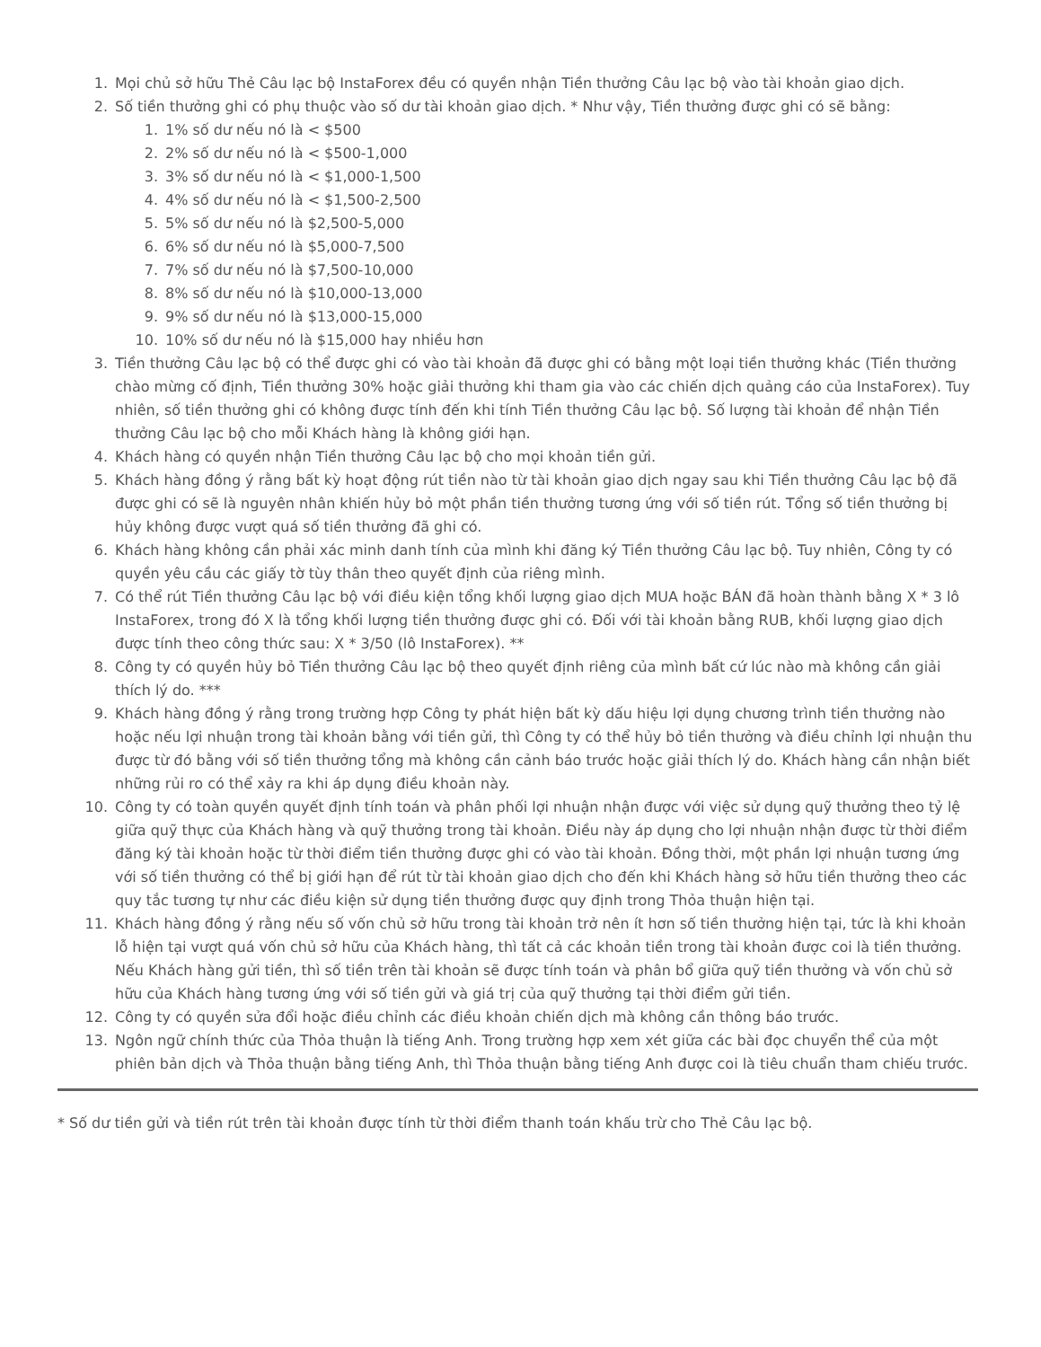1. Mọi chủ sở hữu Thẻ Câu lạc bộ InstaForex đều có quyền nhận Tiền thưởng Câu lạc bộ vào tài khoản giao dịch.
2. Số tiền thưởng ghi có phụ thuộc vào số dư tài khoản giao dịch. * Như vậy, Tiền thưởng được ghi có sẽ bằng:
1. 1% số dư nếu nó là < $500
2. 2% số dư nếu nó là < $500-1,000
3. 3% số dư nếu nó là < $1,000-1,500
4. 4% số dư nếu nó là < $1,500-2,500
5. 5% số dư nếu nó là $2,500-5,000
6. 6% số dư nếu nó là $5,000-7,500
7. 7% số dư nếu nó là $7,500-10,000
8. 8% số dư nếu nó là $10,000-13,000
9. 9% số dư nếu nó là $13,000-15,000
10. 10% số dư nếu nó là $15,000 hay nhiều hơn
3. Tiền thưởng Câu lạc bộ có thể được ghi có vào tài khoản đã được ghi có bằng một loại tiền thưởng khác (Tiền thưởng chào mừng cố định, Tiền thưởng 30% hoặc giải thưởng khi tham gia vào các chiến dịch quảng cáo của InstaForex). Tuy nhiên, số tiền thưởng ghi có không được tính đến khi tính Tiền thưởng Câu lạc bộ. Số lượng tài khoản để nhận Tiền thưởng Câu lạc bộ cho mỗi Khách hàng là không giới hạn.
4. Khách hàng có quyền nhận Tiền thưởng Câu lạc bộ cho mọi khoản tiền gửi.
5. Khách hàng đồng ý rằng bất kỳ hoạt động rút tiền nào từ tài khoản giao dịch ngay sau khi Tiền thưởng Câu lạc bộ đã được ghi có sẽ là nguyên nhân khiến hủy bỏ một phần tiền thưởng tương ứng với số tiền rút. Tổng số tiền thưởng bị hủy không được vượt quá số tiền thưởng đã ghi có.
6. Khách hàng không cần phải xác minh danh tính của mình khi đăng ký Tiền thưởng Câu lạc bộ. Tuy nhiên, Công ty có quyền yêu cầu các giấy tờ tùy thân theo quyết định của riêng mình.
7. Có thể rút Tiền thưởng Câu lạc bộ với điều kiện tổng khối lượng giao dịch MUA hoặc BÁN đã hoàn thành bằng X * 3 lô InstaForex, trong đó X là tổng khối lượng tiền thưởng được ghi có. Đối với tài khoản bằng RUB, khối lượng giao dịch được tính theo công thức sau: X * 3/50 (lô InstaForex). **
8. Công ty có quyền hủy bỏ Tiền thưởng Câu lạc bộ theo quyết định riêng của mình bất cứ lúc nào mà không cần giải thích lý do. ***
9. Khách hàng đồng ý rằng trong trường hợp Công ty phát hiện bất kỳ dấu hiệu lợi dụng chương trình tiền thưởng nào hoặc nếu lợi nhuận trong tài khoản bằng với tiền gửi, thì Công ty có thể hủy bỏ tiền thưởng và điều chỉnh lợi nhuận thu được từ đó bằng với số tiền thưởng tổng mà không cần cảnh báo trước hoặc giải thích lý do. Khách hàng cần nhận biết những rủi ro có thể xảy ra khi áp dụng điều khoản này.
10. Công ty có toàn quyền quyết định tính toán và phân phối lợi nhuận nhận được với việc sử dụng quỹ thưởng theo tỷ lệ giữa quỹ thực của Khách hàng và quỹ thưởng trong tài khoản. Điều này áp dụng cho lợi nhuận nhận được từ thời điểm đăng ký tài khoản hoặc từ thời điểm tiền thưởng được ghi có vào tài khoản. Đồng thời, một phần lợi nhuận tương ứng với số tiền thưởng có thể bị giới hạn để rút từ tài khoản giao dịch cho đến khi Khách hàng sở hữu tiền thưởng theo các quy tắc tương tự như các điều kiện sử dụng tiền thưởng được quy định trong Thỏa thuận hiện tại.
11. Khách hàng đồng ý rằng nếu số vốn chủ sở hữu trong tài khoản trở nên ít hơn số tiền thưởng hiện tại, tức là khi khoản lỗ hiện tại vượt quá vốn chủ sở hữu của Khách hàng, thì tất cả các khoản tiền trong tài khoản được coi là tiền thưởng. Nếu Khách hàng gửi tiền, thì số tiền trên tài khoản sẽ được tính toán và phân bổ giữa quỹ tiền thưởng và vốn chủ sở hữu của Khách hàng tương ứng với số tiền gửi và giá trị của quỹ thưởng tại thời điểm gửi tiền.
12. Công ty có quyền sửa đổi hoặc điều chỉnh các điều khoản chiến dịch mà không cần thông báo trước.
13. Ngôn ngữ chính thức của Thỏa thuận là tiếng Anh. Trong trường hợp xem xét giữa các bài đọc chuyển thể của một phiên bản dịch và Thỏa thuận bằng tiếng Anh, thì Thỏa thuận bằng tiếng Anh được coi là tiêu chuẩn tham chiếu trước.
* Số dư tiền gửi và tiền rút trên tài khoản được tính từ thời điểm thanh toán khấu trừ cho Thẻ Câu lạc bộ.